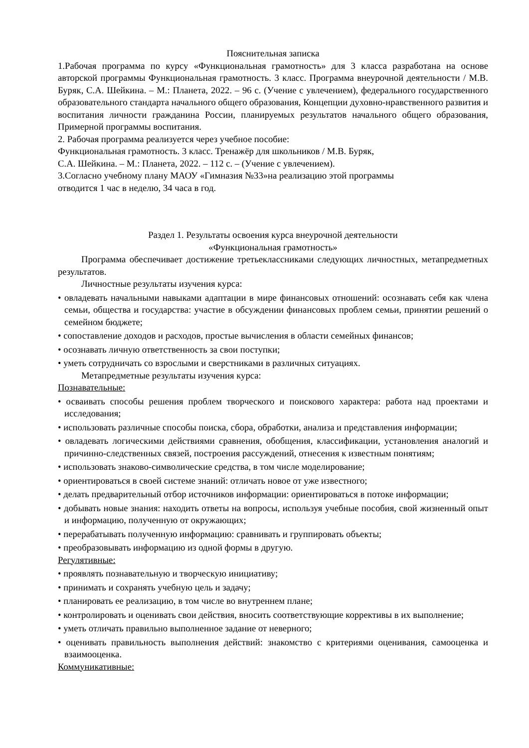Пояснительная записка
1.Рабочая программа по курсу «Функциональная грамотность» для 3 класса разработана на основе авторской программы Функциональная грамотность. 3 класс. Программа внеурочной деятельности / М.В. Буряк, С.А. Шейкина. – М.: Планета, 2022. – 96 с. (Учение с увлечением), федерального государственного образовательного стандарта начального общего образования, Концепции духовно-нравственного развития и воспитания личности гражданина России, планируемых результатов начального общего образования, Примерной программы воспитания.
2. Рабочая программа реализуется через учебное пособие:
Функциональная грамотность. 3 класс. Тренажёр для школьников / М.В. Буряк,
С.А. Шейкина. – М.: Планета, 2022. – 112 с. – (Учение с увлечением).
3.Согласно учебному плану МАОУ «Гимназия №33»на реализацию этой программы
отводится 1 час в неделю, 34 часа в год.
Раздел 1. Результаты освоения курса внеурочной деятельности
«Функциональная грамотность»
Программа обеспечивает достижение третьеклассниками следующих личностных, метапредметных результатов.
Личностные результаты изучения курса:
• овладевать начальными навыками адаптации в мире финансовых отношений: осознавать себя как члена семьи, общества и государства: участие в обсуждении финансовых проблем семьи, принятии решений о семейном бюджете;
• сопоставление доходов и расходов, простые вычисления в области семейных финансов;
• осознавать личную ответственность за свои поступки;
• уметь сотрудничать со взрослыми и сверстниками в различных ситуациях.
Метапредметные результаты изучения курса:
Познавательные:
• осваивать способы решения проблем творческого и поискового характера: работа над проектами и исследования;
• использовать различные способы поиска, сбора, обработки, анализа и представления информации;
• овладевать логическими действиями сравнения, обобщения, классификации, установления аналогий и причинно-следственных связей, построения рассуждений, отнесения к известным понятиям;
• использовать знаково-символические средства, в том числе моделирование;
• ориентироваться в своей системе знаний: отличать новое от уже известного;
• делать предварительный отбор источников информации: ориентироваться в потоке информации;
• добывать новые знания: находить ответы на вопросы, используя учебные пособия, свой жизненный опыт и информацию, полученную от окружающих;
• перерабатывать полученную информацию: сравнивать и группировать объекты;
• преобразовывать информацию из одной формы в другую.
Регулятивные:
• проявлять познавательную и творческую инициативу;
• принимать и сохранять учебную цель и задачу;
• планировать ее реализацию, в том числе во внутреннем плане;
• контролировать и оценивать свои действия, вносить соответствующие коррективы в их выполнение;
• уметь отличать правильно выполненное задание от неверного;
• оценивать правильность выполнения действий: знакомство с критериями оценивания, самооценка и взаимооценка.
Коммуникативные: